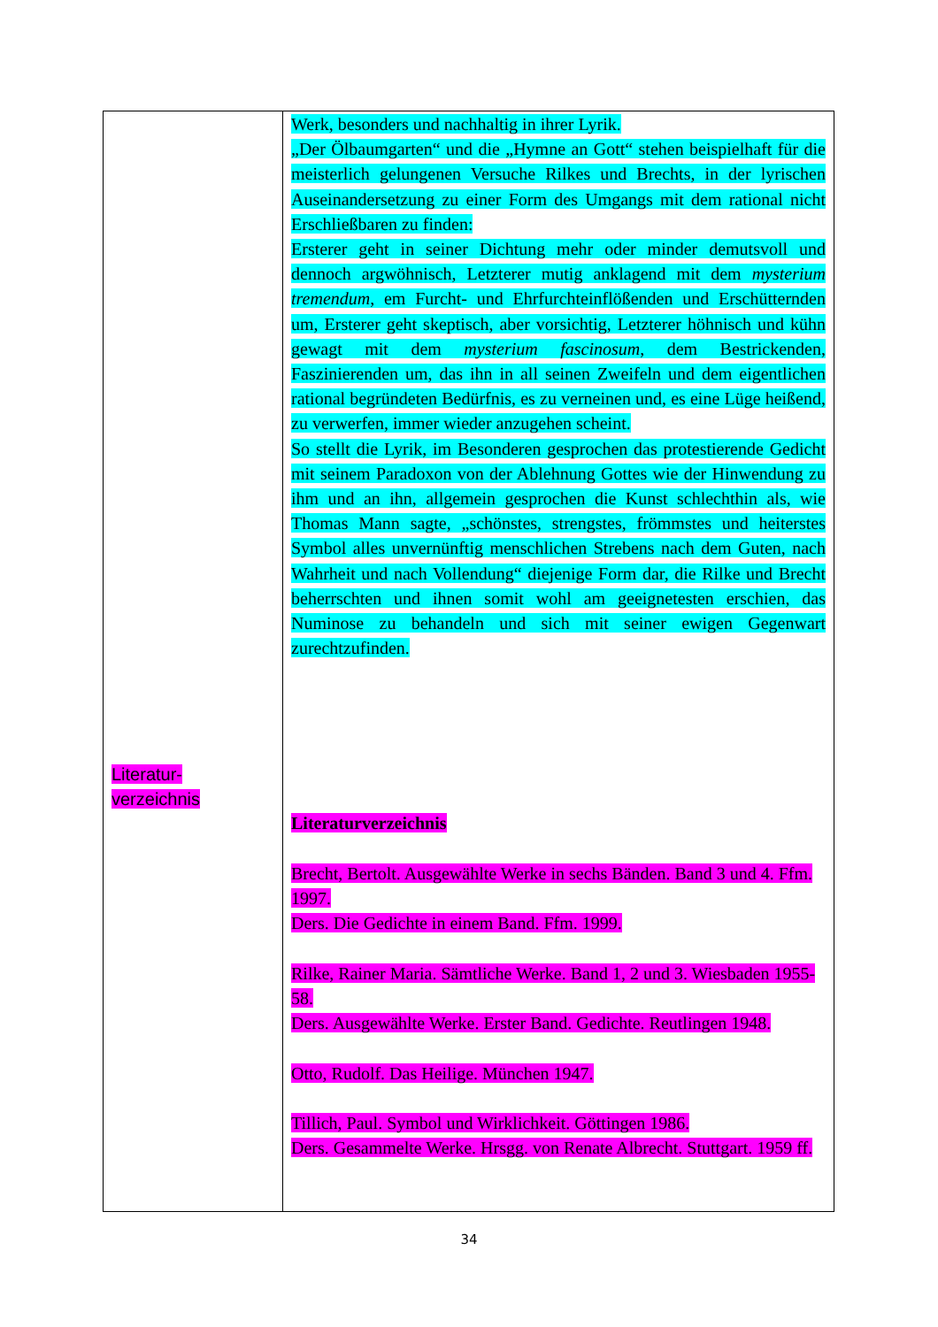| Literatur- verzeichnis | Werk, besonders und nachhaltig in ihrer Lyrik. „Der Ölbaumgarten“ und die „Hymne an Gott“ stehen beispielhaft für die meisterlich gelungenen Versuche Rilkes und Brechts, in der lyrischen Auseinandersetzung zu einer Form des Umgangs mit dem rational nicht Erschließbaren zu finden: Ersterer geht in seiner Dichtung mehr oder minder demutsvoll und dennoch argwöhnisch, Letzterer mutig anklagend mit dem mysterium tremendum , em Furcht- und Ehrfurchteinflößenden und Erschütternden um, Ersterer geht skeptisch, aber vorsichtig, Letzterer höhnisch und kühn gewagt mit dem mysterium fascinosum , dem Bestrickenden, Faszinierenden um, das ihn in all seinen Zweifeln und dem eigentlichen rational begründeten Bedürfnis, es zu verneinen und, es eine Lüge heißend, zu verwerfen, immer wieder anzugehen scheint. So stellt die Lyrik, im Besonderen gesprochen das protestierende Gedicht mit seinem Paradoxon von der Ablehnung Gottes wie der Hinwendung zu ihm und an ihn, allgemein gesprochen die Kunst schlechthin als, wie Thomas Mann sagte, „schönstes, strengstes, frömmstes und heiterstes Symbol alles unvernünftig menschlichen Strebens nach dem Guten, nach Wahrheit und nach Vollendung“ diejenige Form dar, die Rilke und Brecht beherrschten und ihnen somit wohl am geeignetesten erschien, das Numinose zu behandeln und sich mit seiner ewigen Gegenwart zurechtzufinden. Literaturverzeichnis Brecht, Bertolt. Ausgewählte Werke in sechs Bänden. Band 3 und 4. Ffm. 1997. Ders. Die Gedichte in einem Band. Ffm. 1999. Rilke, Rainer Maria. Sämtliche Werke. Band 1, 2 und 3. Wiesbaden 1955-58. Ders. Ausgewählte Werke. Erster Band. Gedichte. Reutlingen 1948. Otto, Rudolf. Das Heilige. München 1947. Tillich, Paul. Symbol und Wirklichkeit. Göttingen 1986. Ders. Gesammelte Werke. Hrsgg. von Renate Albrecht. Stuttgart. 1959 ff. |
34